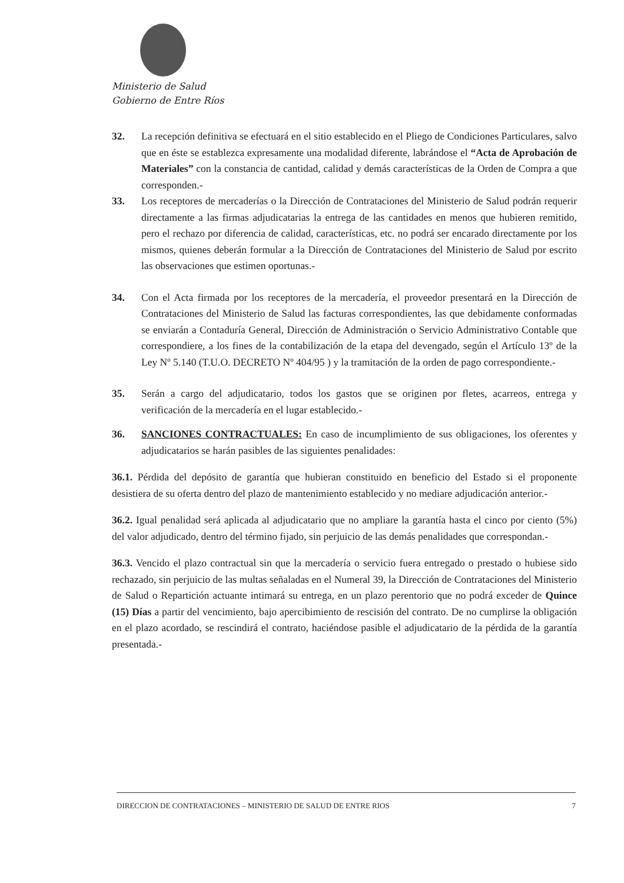Ministerio de Salud
Gobierno de Entre Ríos
32. La recepción definitiva se efectuará en el sitio establecido en el Pliego de Condiciones Particulares, salvo que en éste se establezca expresamente una modalidad diferente, labrándose el “Acta de Aprobación de Materiales” con la constancia de cantidad, calidad y demás características de la Orden de Compra a que corresponden.-
33. Los receptores de mercaderías o la Dirección de Contrataciones del Ministerio de Salud podrán requerir directamente a las firmas adjudicatarias la entrega de las cantidades en menos que hubieren remitido, pero el rechazo por diferencia de calidad, características, etc. no podrá ser encarado directamente por los mismos, quienes deberán formular a la Dirección de Contrataciones del Ministerio de Salud por escrito las observaciones que estimen oportunas.-
34. Con el Acta firmada por los receptores de la mercadería, el proveedor presentará en la Dirección de Contrataciones del Ministerio de Salud las facturas correspondientes, las que debidamente conformadas se enviarán a Contaduría General, Dirección de Administración o Servicio Administrativo Contable que correspondiere, a los fines de la contabilización de la etapa del devengado, según el Artículo 13º de la Ley Nº 5.140 (T.U.O. DECRETO Nº 404/95 ) y la tramitación de la orden de pago correspondiente.-
35. Serán a cargo del adjudicatario, todos los gastos que se originen por fletes, acarreos, entrega y verificación de la mercadería en el lugar establecido.-
36. SANCIONES CONTRACTUALES: En caso de incumplimiento de sus obligaciones, los oferentes y adjudicatarios se harán pasibles de las siguientes penalidades:
36.1. Pérdida del depósito de garantía que hubieran constituido en beneficio del Estado si el proponente desistiera de su oferta dentro del plazo de mantenimiento establecido y no mediare adjudicación anterior.-
36.2. Igual penalidad será aplicada al adjudicatario que no ampliare la garantía hasta el cinco por ciento (5%) del valor adjudicado, dentro del término fijado, sin perjuicio de las demás penalidades que correspondan.-
36.3. Vencido el plazo contractual sin que la mercadería o servicio fuera entregado o prestado o hubiese sido rechazado, sin perjuicio de las multas señaladas en el Numeral 39, la Dirección de Contrataciones del Ministerio de Salud o Repartición actuante intimará su entrega, en un plazo perentorio que no podrá exceder de Quince (15) Días a partir del vencimiento, bajo apercibimiento de rescisión del contrato. De no cumplirse la obligación en el plazo acordado, se rescindirá el contrato, haciéndose pasible el adjudicatario de la pérdida de la garantía presentada.-
DIRECCION DE CONTRATACIONES – MINISTERIO DE SALUD DE ENTRE RIOS 7